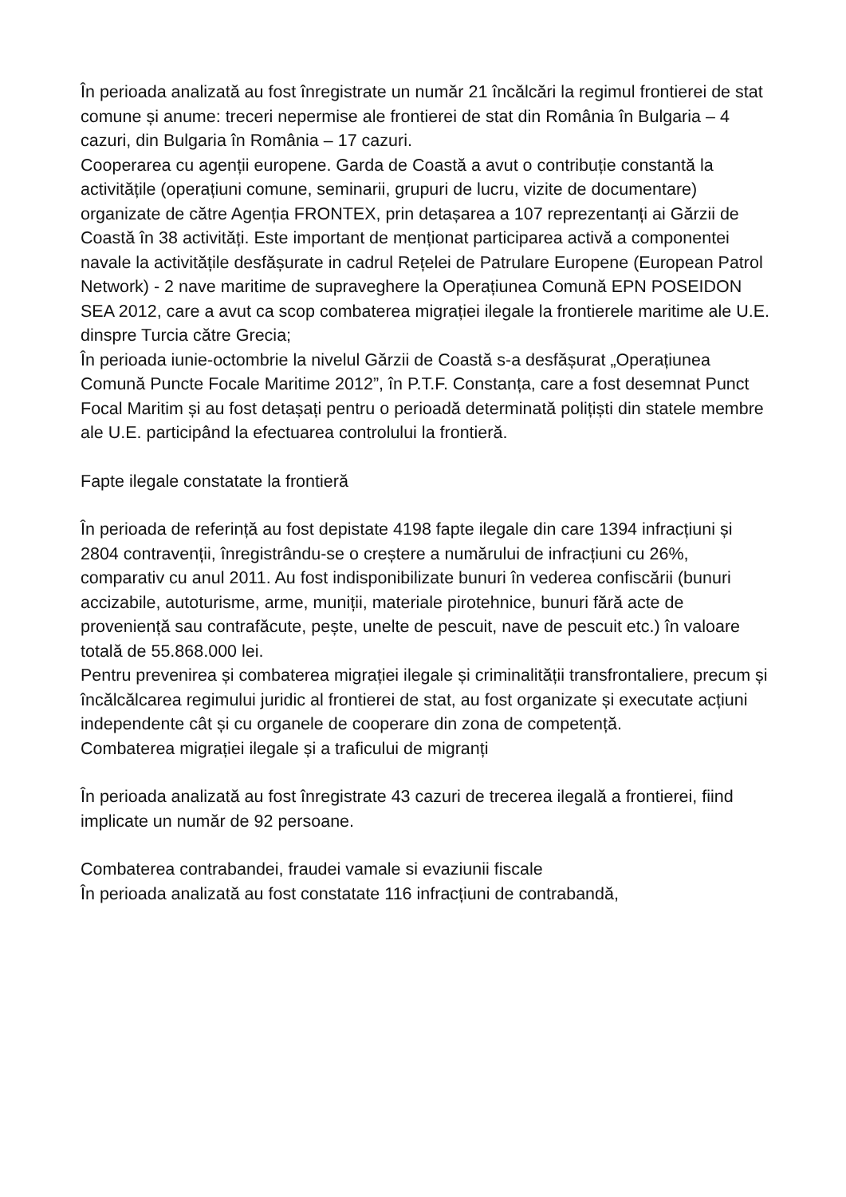În perioada analizată au fost înregistrate un număr 21 încălcări la regimul frontierei de stat comune și anume: treceri nepermise ale frontierei de stat din România în Bulgaria – 4 cazuri, din Bulgaria în România – 17 cazuri.
Cooperarea cu agenții europene. Garda de Coastă a avut o contribuție constantă la activitățile (operațiuni comune, seminarii, grupuri de lucru, vizite de documentare) organizate de către Agenția FRONTEX, prin detașarea a 107 reprezentanți ai Gărzii de Coastă în 38 activități. Este important de menționat participarea activă a componentei navale la activitățile desfășurate in cadrul Rețelei de Patrulare Europene (European Patrol Network) - 2 nave maritime de supraveghere la Operațiunea Comună EPN POSEIDON SEA 2012, care a avut ca scop combaterea migrației ilegale la frontierele maritime ale U.E. dinspre Turcia către Grecia;
În perioada iunie-octombrie la nivelul Gărzii de Coastă s-a desfășurat „Operațiunea Comună Puncte Focale Maritime 2012”, în P.T.F. Constanța, care a fost desemnat Punct Focal Maritim și au fost detașați pentru o perioadă determinată polițiști din statele membre ale U.E. participând la efectuarea controlului la frontieră.
Fapte ilegale constatate la frontieră
În perioada de referință au fost depistate 4198 fapte ilegale din care 1394 infracțiuni și 2804 contravenții, înregistrându-se o creștere a numărului de infracțiuni cu 26%, comparativ cu anul 2011. Au fost indisponibilizate bunuri în vederea confiscării (bunuri accizabile, autoturisme, arme, muniții, materiale pirotehnice, bunuri fără acte de proveniență sau contrafăcute, pește, unelte de pescuit, nave de pescuit etc.) în valoare totală de 55.868.000 lei.
Pentru prevenirea și combaterea migrației ilegale și criminalității transfrontaliere, precum și încălcălcarea regimului juridic al frontierei de stat, au fost organizate și executate acțiuni independente cât și cu organele de cooperare din zona de competență.
Combaterea migrației ilegale și a traficului de migranți
În perioada analizată au fost înregistrate 43 cazuri de trecerea ilegală a frontierei, fiind implicate un număr de 92 persoane.
Combaterea contrabandei, fraudei vamale si evaziunii fiscale
În perioada analizată au fost constatate 116 infracțiuni de contrabandă,